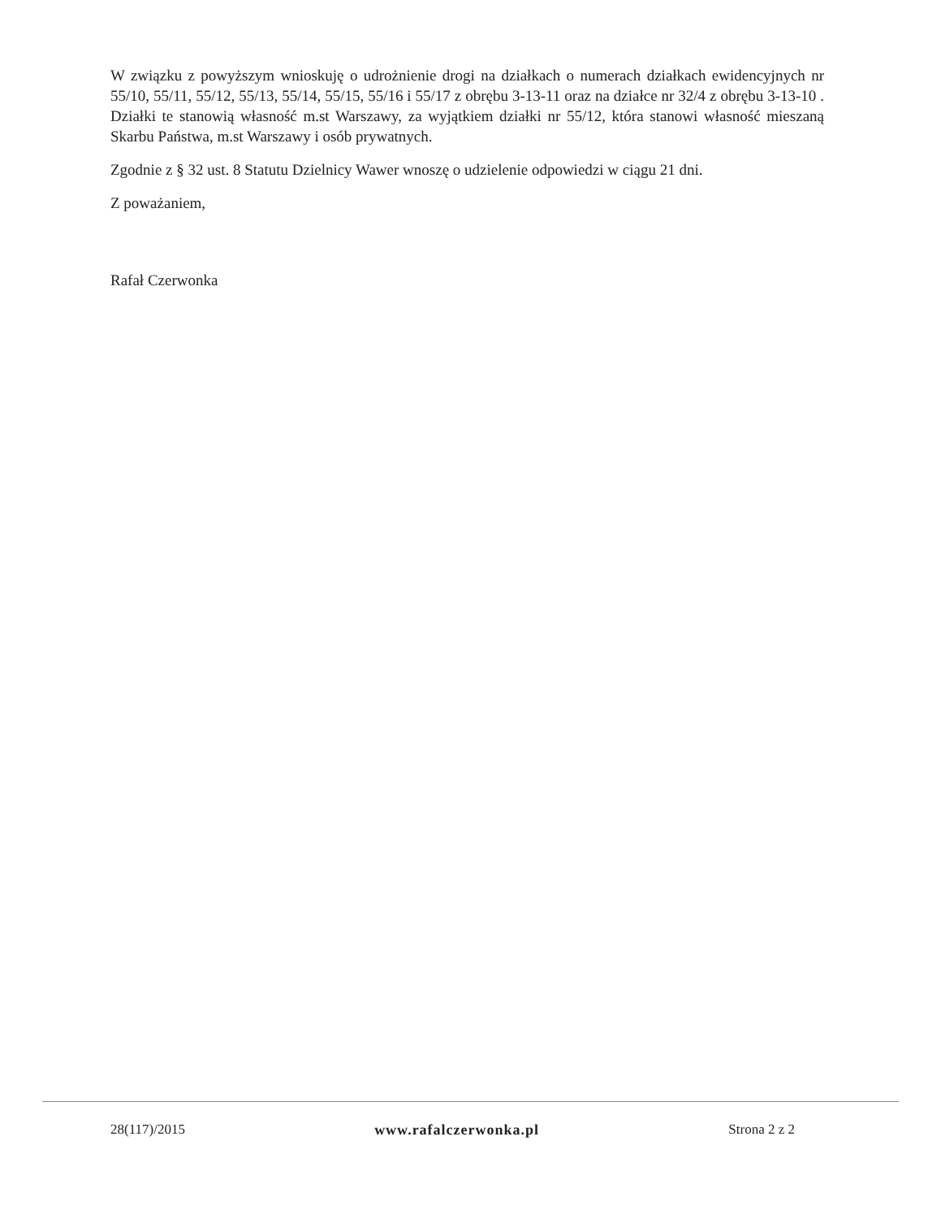W związku z powyższym wnioskuję o udrożnienie drogi na działkach o numerach działkach ewidencyjnych nr 55/10, 55/11, 55/12, 55/13, 55/14, 55/15, 55/16 i 55/17 z obrębu 3-13-11 oraz na działce nr 32/4 z obrębu 3-13-10 . Działki te stanowią własność m.st Warszawy, za wyjątkiem działki nr 55/12, która stanowi własność mieszaną Skarbu Państwa, m.st Warszawy i osób prywatnych.
Zgodnie z § 32 ust. 8 Statutu Dzielnicy Wawer wnoszę o udzielenie odpowiedzi w ciągu 21 dni.
Z poważaniem,
Rafał Czerwonka
28(117)/2015 www.rafalczerwonka.pl Strona 2 z 2